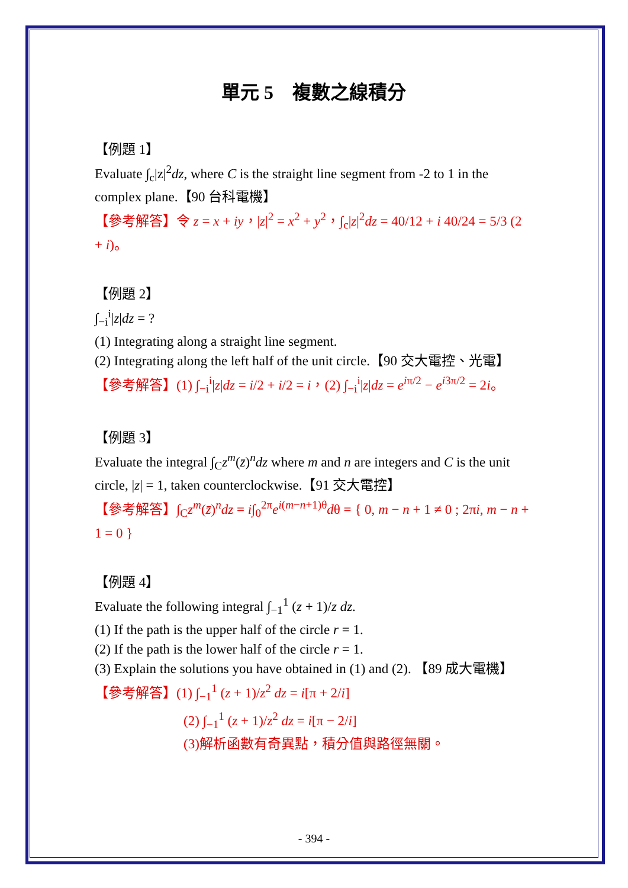單元 5　複數之線積分
【例題 1】
Evaluate ∫<sub>c</sub>|z|<sup>2</sup>dz, where C is the straight line segment from -2 to 1 in the complex plane.【90 台科電機】
【參考解答】令 z = x + iy，|z|<sup>2</sup> = x<sup>2</sup> + y<sup>2</sup>，∫<sub>c</sub>|z|<sup>2</sup>dz = 40/12 + i 40/24 = 5/3 (2 + i)。
【例題 2】
∫<sub>−i</sub><sup>i</sup>|z|dz = ?
(1) Integrating along a straight line segment.
(2) Integrating along the left half of the unit circle.【90 交大電控、光電】
【參考解答】(1) ∫<sub>−i</sub><sup>i</sup>|z|dz = i/2 + i/2 = i，(2) ∫<sub>−i</sub><sup>i</sup>|z|dz = e<sup>iπ/2</sup> − e<sup>i3π/2</sup> = 2i。
【例題 3】
Evaluate the integral ∫<sub>C</sub>z<sup>m</sup>(z̄)<sup>n</sup>dz where m and n are integers and C is the unit circle, |z| = 1, taken counterclockwise.【91 交大電控】
【參考解答】∫<sub>C</sub>z<sup>m</sup>(z̄)<sup>n</sup>dz = i∫<sub>0</sub><sup>2π</sup>e<sup>i(m−n+1)θ</sup>dθ = { 0, m − n + 1 ≠ 0 ; 2πi, m − n + 1 = 0 }
【例題 4】
Evaluate the following integral ∫<sub>−1</sub><sup>1</sup> (z + 1)/z dz.
(1) If the path is the upper half of the circle r = 1.
(2) If the path is the lower half of the circle r = 1.
(3) Explain the solutions you have obtained in (1) and (2). 【89 成大電機】
【參考解答】(1) ∫<sub>−1</sub><sup>1</sup> (z + 1)/z<sup>2</sup> dz = i[π + 2/i]
(2) ∫<sub>−1</sub><sup>1</sup> (z + 1)/z<sup>2</sup> dz = i[π − 2/i]
(3)解析函數有奇異點，積分值與路徑無關。
- 394 -